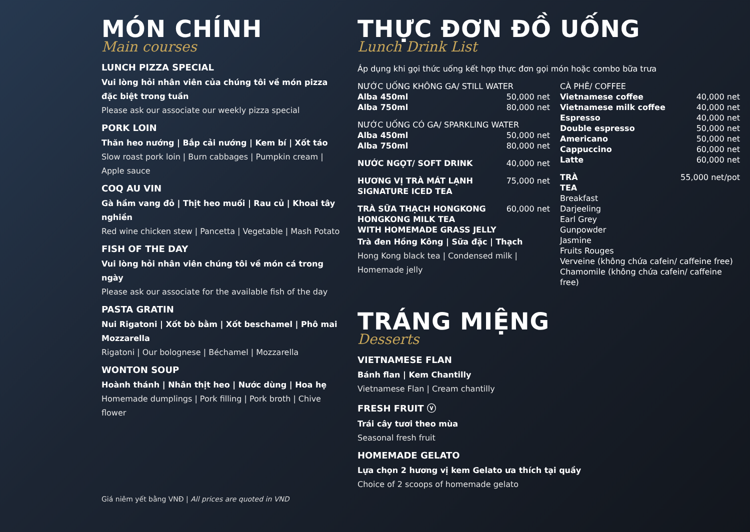MÓN CHÍNH
Main courses
LUNCH PIZZA SPECIAL
Vui lòng hỏi nhân viên của chúng tôi về món pizza đặc biệt trong tuần
Please ask our associate our weekly pizza special
PORK LOIN
Thăn heo nướng | Bắp cải nướng | Kem bí | Xốt táo
Slow roast pork loin | Burn cabbages | Pumpkin cream | Apple sauce
COQ AU VIN
Gà hầm vang đỏ | Thịt heo muối | Rau củ | Khoai tây nghiền
Red wine chicken stew | Pancetta | Vegetable | Mash Potato
FISH OF THE DAY
Vui lòng hỏi nhân viên chúng tôi về món cá trong ngày
Please ask our associate for the available fish of the day
PASTA GRATIN
Nui Rigatoni | Xốt bò bằm | Xốt beschamel | Phô mai Mozzarella
Rigatoni | Our bolognese | Béchamel | Mozzarella
WONTON SOUP
Hoành thánh | Nhân thịt heo | Nước dùng | Hoa hẹ
Homemade dumplings | Pork filling | Pork broth | Chive flower
Giá niêm yết bằng VNĐ | All prices are quoted in VND
THỰC ĐƠN ĐỒ UỐNG
Lunch Drink List
Áp dụng khi gọi thức uống kết hợp thực đơn gọi món hoặc combo bữa trưa
NƯỚC UỐNG KHÔNG GA/ STILL WATER
Alba 450ml 50,000 net
Alba 750ml 80,000 net
NƯỚC UỐNG CÓ GA/ SPARKLING WATER
Alba 450ml 50,000 net
Alba 750ml 80,000 net
NƯỚC NGỌT/ SOFT DRINK 40,000 net
HƯƠNG VỊ TRÀ MÁT LẠNH
SIGNATURE ICED TEA 75,000 net
TRÀ SỮA THẠCH HONGKONG
HONGKONG MILK TEA
WITH HOMEMADE GRASS JELLY 60,000 net
Trà đen Hồng Kông | Sữa đặc | Thạch
Hong Kong black tea | Condensed milk | Homemade jelly
CÀ PHÊ/ COFFEE
Vietnamese coffee 40,000 net
Vietnamese milk coffee 40,000 net
Espresso 40,000 net
Double espresso 50,000 net
Americano 50,000 net
Cappuccino 60,000 net
Latte 60,000 net
TRÀ
TEA 55,000 net/pot
Breakfast
Darjeeling
Earl Grey
Gunpowder
Jasmine
Fruits Rouges
Verveine (không chứa cafein/ caffeine free)
Chamomile (không chứa cafein/ caffeine free)
TRÁNG MIỆNG
Desserts
VIETNAMESE FLAN
Bánh flan | Kem Chantilly
Vietnamese Flan | Cream chantilly
FRESH FRUIT ⓥ
Trái cây tươi theo mùa
Seasonal fresh fruit
HOMEMADE GELATO
Lựa chọn 2 hương vị kem Gelato ưa thích tại quầy
Choice of 2 scoops of homemade gelato